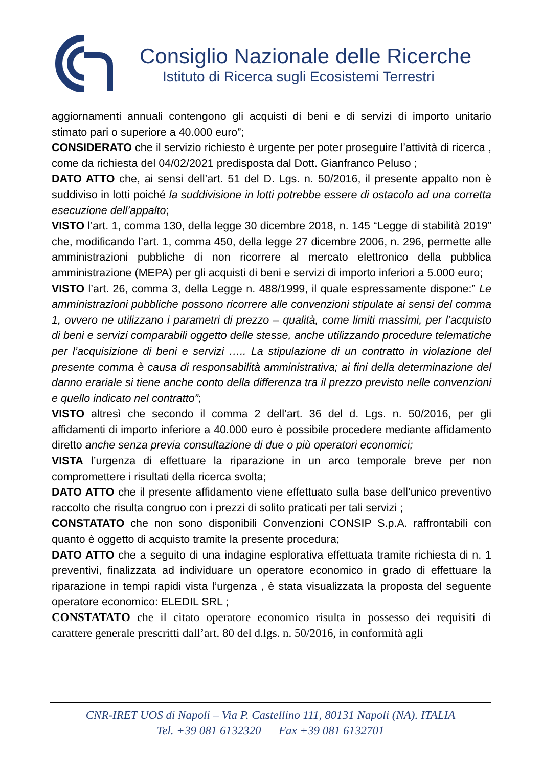Consiglio Nazionale delle Ricerche
Istituto di Ricerca sugli Ecosistemi Terrestri
aggiornamenti annuali contengono gli acquisti di beni e di servizi di importo unitario stimato pari o superiore a 40.000 euro”;
CONSIDERATO che il servizio richiesto è urgente per poter proseguire l’attività di ricerca , come da richiesta del 04/02/2021 predisposta dal Dott. Gianfranco Peluso ;
DATO ATTO che, ai sensi dell’art. 51 del D. Lgs. n. 50/2016, il presente appalto non è suddiviso in lotti poiché la suddivisione in lotti potrebbe essere di ostacolo ad una corretta esecuzione dell’appalto;
VISTO l’art. 1, comma 130, della legge 30 dicembre 2018, n. 145 “Legge di stabilità 2019” che, modificando l’art. 1, comma 450, della legge 27 dicembre 2006, n. 296, permette alle amministrazioni pubbliche di non ricorrere al mercato elettronico della pubblica amministrazione (MEPA) per gli acquisti di beni e servizi di importo inferiori a 5.000 euro;
VISTO l’art. 26, comma 3, della Legge n. 488/1999, il quale espressamente dispone:” Le amministrazioni pubbliche possono ricorrere alle convenzioni stipulate ai sensi del comma 1, ovvero ne utilizzano i parametri di prezzo – qualità, come limiti massimi, per l’acquisto di beni e servizi comparabili oggetto delle stesse, anche utilizzando procedure telematiche per l’acquisizione di beni e servizi ….. La stipulazione di un contratto in violazione del presente comma è causa di responsabilità amministrativa; ai fini della determinazione del danno erariale si tiene anche conto della differenza tra il prezzo previsto nelle convenzioni e quello indicato nel contratto”;
VISTO altresì che secondo il comma 2 dell’art. 36 del d. Lgs. n. 50/2016, per gli affidamenti di importo inferiore a 40.000 euro è possibile procedere mediante affidamento diretto anche senza previa consultazione di due o più operatori economici;
VISTA l’urgenza di effettuare la riparazione in un arco temporale breve per non compromettere i risultati della ricerca svolta;
DATO ATTO che il presente affidamento viene effettuato sulla base dell’unico preventivo raccolto che risulta congruo con i prezzi di solito praticati per tali servizi ;
CONSTATATO che non sono disponibili Convenzioni CONSIP S.p.A. raffrontabili con quanto è oggetto di acquisto tramite la presente procedura;
DATO ATTO che a seguito di una indagine esplorativa effettuata tramite richiesta di n. 1 preventivi, finalizzata ad individuare un operatore economico in grado di effettuare la riparazione in tempi rapidi vista l’urgenza , è stata visualizzata la proposta del seguente operatore economico: ELEDIL SRL ;
CONSTATATO che il citato operatore economico risulta in possesso dei requisiti di carattere generale prescritti dall’art. 80 del d.lgs. n. 50/2016, in conformità agli
CNR-IRET UOS di Napoli – Via P. Castellino 111, 80131 Napoli (NA). ITALIA
Tel. +39 081 6132320 Fax +39 081 6132701